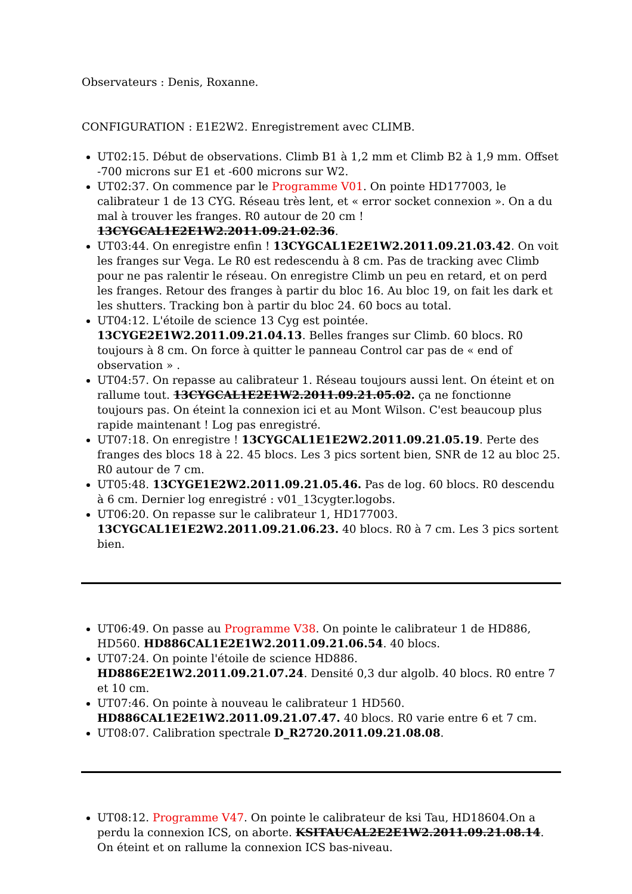Observateurs : Denis, Roxanne.
CONFIGURATION : E1E2W2. Enregistrement avec CLIMB.
UT02:15. Début de observations. Climb B1 à 1,2 mm et Climb B2 à 1,9 mm. Offset -700 microns sur E1 et -600 microns sur W2.
UT02:37. On commence par le Programme V01. On pointe HD177003, le calibrateur 1 de 13 CYG. Réseau très lent, et « error socket connexion ». On a du mal à trouver les franges. R0 autour de 20 cm ! 13CYGCAL1E2E1W2.2011.09.21.02.36.
UT03:44. On enregistre enfin ! 13CYGCAL1E2E1W2.2011.09.21.03.42. On voit les franges sur Vega. Le R0 est redescendu à 8 cm. Pas de tracking avec Climb pour ne pas ralentir le réseau. On enregistre Climb un peu en retard, et on perd les franges. Retour des franges à partir du bloc 16. Au bloc 19, on fait les dark et les shutters. Tracking bon à partir du bloc 24. 60 bocs au total.
UT04:12. L'étoile de science 13 Cyg est pointée. 13CYGE2E1W2.2011.09.21.04.13. Belles franges sur Climb. 60 blocs. R0 toujours à 8 cm. On force à quitter le panneau Control car pas de « end of observation » .
UT04:57. On repasse au calibrateur 1. Réseau toujours aussi lent. On éteint et on rallume tout. 13CYGCAL1E2E1W2.2011.09.21.05.02. ça ne fonctionne toujours pas. On éteint la connexion ici et au Mont Wilson. C'est beaucoup plus rapide maintenant ! Log pas enregistré.
UT07:18. On enregistre ! 13CYGCAL1E1E2W2.2011.09.21.05.19. Perte des franges des blocs 18 à 22. 45 blocs. Les 3 pics sortent bien, SNR de 12 au bloc 25. R0 autour de 7 cm.
UT05:48. 13CYGE1E2W2.2011.09.21.05.46. Pas de log. 60 blocs. R0 descendu à 6 cm. Dernier log enregistré : v01_13cygter.logobs.
UT06:20. On repasse sur le calibrateur 1, HD177003. 13CYGCAL1E1E2W2.2011.09.21.06.23. 40 blocs. R0 à 7 cm. Les 3 pics sortent bien.
UT06:49. On passe au Programme V38. On pointe le calibrateur 1 de HD886, HD560. HD886CAL1E2E1W2.2011.09.21.06.54. 40 blocs.
UT07:24. On pointe l'étoile de science HD886. HD886E2E1W2.2011.09.21.07.24. Densité 0,3 dur algolb. 40 blocs. R0 entre 7 et 10 cm.
UT07:46. On pointe à nouveau le calibrateur 1 HD560. HD886CAL1E2E1W2.2011.09.21.07.47. 40 blocs. R0 varie entre 6 et 7 cm.
UT08:07. Calibration spectrale D_R2720.2011.09.21.08.08.
UT08:12. Programme V47. On pointe le calibrateur de ksi Tau, HD18604.On a perdu la connexion ICS, on aborte. KSITAUCAL2E2E1W2.2011.09.21.08.14. On éteint et on rallume la connexion ICS bas-niveau.